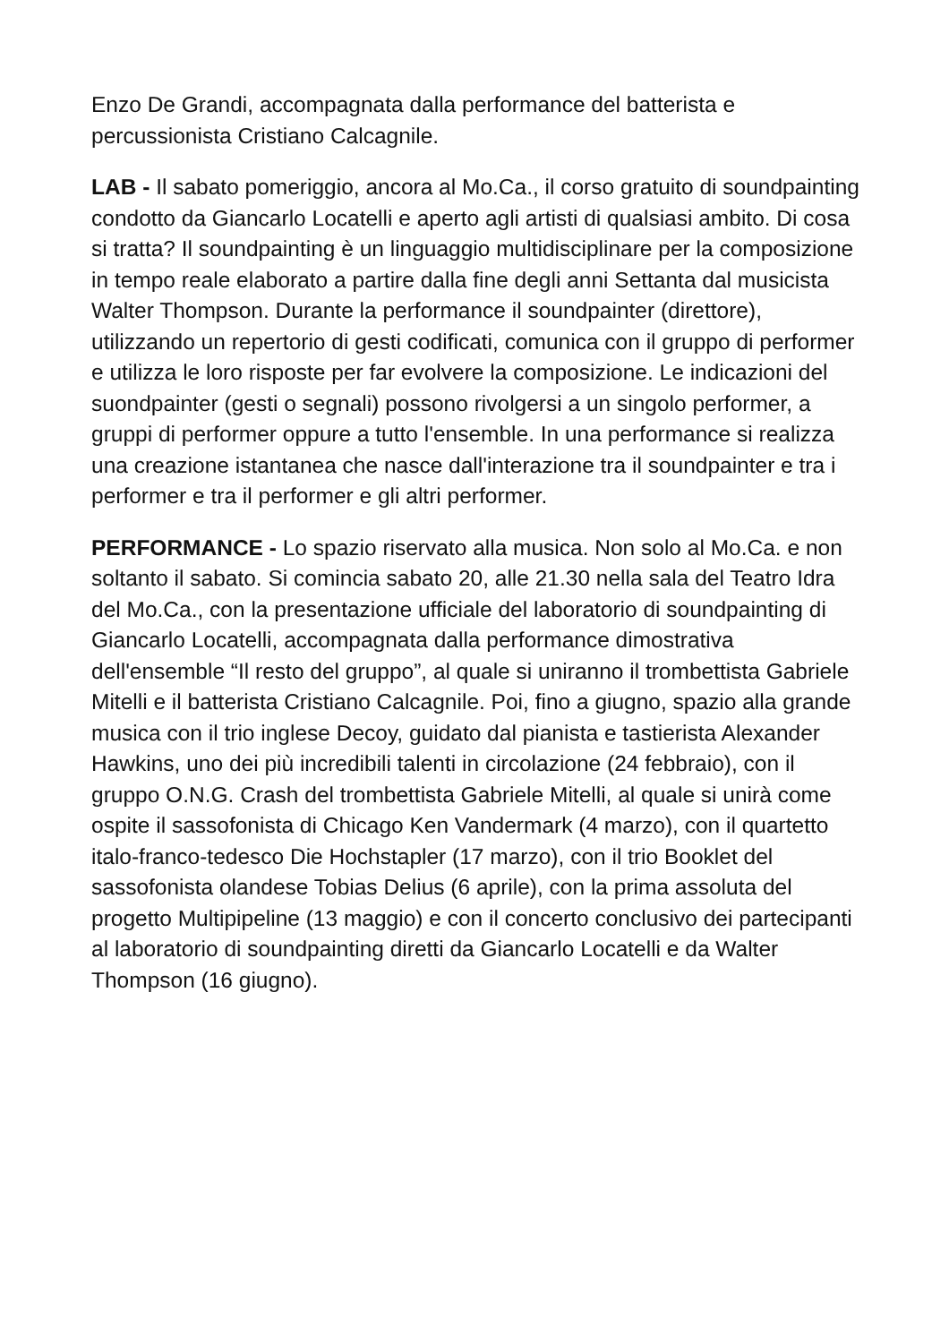Enzo De Grandi, accompagnata dalla performance del batterista e percussionista Cristiano Calcagnile.
LAB - Il sabato pomeriggio, ancora al Mo.Ca., il corso gratuito di soundpainting condotto da Giancarlo Locatelli e aperto agli artisti di qualsiasi ambito. Di cosa si tratta? Il soundpainting è un linguaggio multidisciplinare per la composizione in tempo reale elaborato a partire dalla fine degli anni Settanta dal musicista Walter Thompson. Durante la performance il soundpainter (direttore), utilizzando un repertorio di gesti codificati, comunica con il gruppo di performer e utilizza le loro risposte per far evolvere la composizione. Le indicazioni del suondpainter (gesti o segnali) possono rivolgersi a un singolo performer, a gruppi di performer oppure a tutto l'ensemble. In una performance si realizza una creazione istantanea che nasce dall'interazione tra il soundpainter e tra i performer e tra il performer e gli altri performer.
PERFORMANCE - Lo spazio riservato alla musica. Non solo al Mo.Ca. e non soltanto il sabato. Si comincia sabato 20, alle 21.30 nella sala del Teatro Idra del Mo.Ca., con la presentazione ufficiale del laboratorio di soundpainting di Giancarlo Locatelli, accompagnata dalla performance dimostrativa dell'ensemble “Il resto del gruppo”, al quale si uniranno il trombettista Gabriele Mitelli e il batterista Cristiano Calcagnile. Poi, fino a giugno, spazio alla grande musica con il trio inglese Decoy, guidato dal pianista e tastierista Alexander Hawkins, uno dei più incredibili talenti in circolazione (24 febbraio), con il gruppo O.N.G. Crash del trombettista Gabriele Mitelli, al quale si unirà come ospite il sassofonista di Chicago Ken Vandermark (4 marzo), con il quartetto italo-franco-tedesco Die Hochstapler (17 marzo), con il trio Booklet del sassofonista olandese Tobias Delius (6 aprile), con la prima assoluta del progetto Multipipeline (13 maggio) e con il concerto conclusivo dei partecipanti al laboratorio di soundpainting diretti da Giancarlo Locatelli e da Walter Thompson (16 giugno).